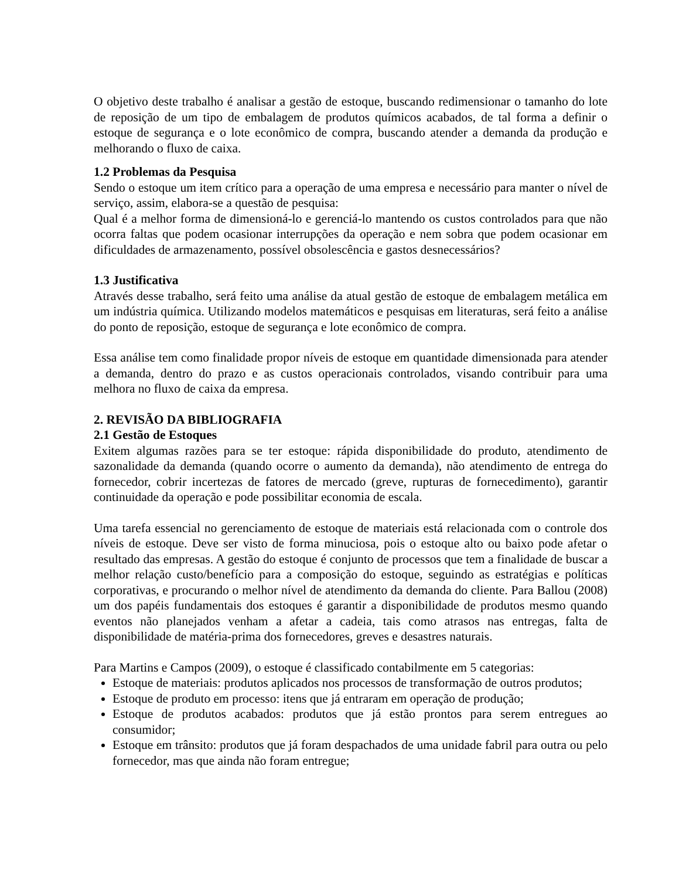O objetivo deste trabalho é analisar a gestão de estoque, buscando redimensionar o tamanho do lote de reposição de um tipo de embalagem de produtos químicos acabados, de tal forma a definir o estoque de segurança e o lote econômico de compra, buscando atender a demanda da produção e melhorando o fluxo de caixa.
1.2 Problemas da Pesquisa
Sendo o estoque um item crítico para a operação de uma empresa e necessário para manter o nível de serviço, assim, elabora-se a questão de pesquisa:
Qual é a melhor forma de dimensioná-lo e gerenciá-lo mantendo os custos controlados para que não ocorra faltas que podem ocasionar interrupções da operação e nem sobra que podem ocasionar em dificuldades de armazenamento, possível obsolescência e gastos desnecessários?
1.3 Justificativa
Através desse trabalho, será feito uma análise da atual gestão de estoque de embalagem metálica em um indústria química. Utilizando modelos matemáticos e pesquisas em literaturas, será feito a análise do ponto de reposição, estoque de segurança e lote econômico de compra.
Essa análise tem como finalidade propor níveis de estoque em quantidade dimensionada para atender a demanda, dentro do prazo e as custos operacionais controlados, visando contribuir para uma melhora no fluxo de caixa da empresa.
2. REVISÃO DA BIBLIOGRAFIA
2.1 Gestão de Estoques
Exitem algumas razões para se ter estoque: rápida disponibilidade do produto, atendimento de sazonalidade da demanda (quando ocorre o aumento da demanda), não atendimento de entrega do fornecedor, cobrir incertezas de fatores de mercado (greve, rupturas de fornecedimento), garantir continuidade da operação e pode possibilitar economia de escala.
Uma tarefa essencial no gerenciamento de estoque de materiais está relacionada com o controle dos níveis de estoque. Deve ser visto de forma minuciosa, pois o estoque alto ou baixo pode afetar o resultado das empresas. A gestão do estoque é conjunto de processos que tem a finalidade de buscar a melhor relação custo/benefício para a composição do estoque, seguindo as estratégias e políticas corporativas, e procurando o melhor nível de atendimento da demanda do cliente. Para Ballou (2008) um dos papéis fundamentais dos estoques é garantir a disponibilidade de produtos mesmo quando eventos não planejados venham a afetar a cadeia, tais como atrasos nas entregas, falta de disponibilidade de matéria-prima dos fornecedores, greves e desastres naturais.
Para Martins e Campos (2009), o estoque é classificado contabilmente em 5 categorias:
Estoque de materiais: produtos aplicados nos processos de transformação de outros produtos;
Estoque de produto em processo: itens que já entraram em operação de produção;
Estoque de produtos acabados: produtos que já estão prontos para serem entregues ao consumidor;
Estoque em trânsito: produtos que já foram despachados de uma unidade fabril para outra ou pelo fornecedor, mas que ainda não foram entregue;